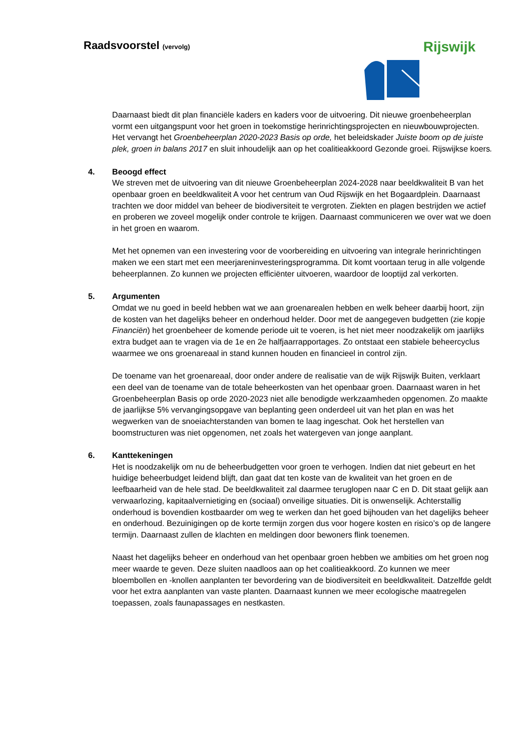Raadsvoorstel (vervolg) Rijswijk
Daarnaast biedt dit plan financiële kaders en kaders voor de uitvoering. Dit nieuwe groenbeheerplan vormt een uitgangspunt voor het groen in toekomstige herinrichtingsprojecten en nieuwbouwprojecten. Het vervangt het Groenbeheerplan 2020-2023 Basis op orde, het beleidskader Juiste boom op de juiste plek, groen in balans 2017 en sluit inhoudelijk aan op het coalitieakkoord Gezonde groei. Rijswijkse koers.
4.
Beoogd effect
We streven met de uitvoering van dit nieuwe Groenbeheerplan 2024-2028 naar beeldkwaliteit B van het openbaar groen en beeldkwaliteit A voor het centrum van Oud Rijswijk en het Bogaardplein. Daarnaast trachten we door middel van beheer de biodiversiteit te vergroten. Ziekten en plagen bestrijden we actief en proberen we zoveel mogelijk onder controle te krijgen. Daarnaast communiceren we over wat we doen in het groen en waarom.
Met het opnemen van een investering voor de voorbereiding en uitvoering van integrale herinrichtingen maken we een start met een meerjareninvesteringsprogramma. Dit komt voortaan terug in alle volgende beheerplannen. Zo kunnen we projecten efficiënter uitvoeren, waardoor de looptijd zal verkorten.
5.
Argumenten
Omdat we nu goed in beeld hebben wat we aan groenarealen hebben en welk beheer daarbij hoort, zijn de kosten van het dagelijks beheer en onderhoud helder. Door met de aangegeven budgetten (zie kopje Financiën) het groenbeheer de komende periode uit te voeren, is het niet meer noodzakelijk om jaarlijks extra budget aan te vragen via de 1e en 2e halfjaarrapportages. Zo ontstaat een stabiele beheercyclus waarmee we ons groenareaal in stand kunnen houden en financieel in control zijn.
De toename van het groenareaal, door onder andere de realisatie van de wijk Rijswijk Buiten, verklaart een deel van de toename van de totale beheerkosten van het openbaar groen. Daarnaast waren in het Groenbeheerplan Basis op orde 2020-2023 niet alle benodigde werkzaamheden opgenomen. Zo maakte de jaarlijkse 5% vervangingsopgave van beplanting geen onderdeel uit van het plan en was het wegwerken van de snoeiachterstanden van bomen te laag ingeschat. Ook het herstellen van boomstructuren was niet opgenomen, net zoals het watergeven van jonge aanplant.
6.
Kanttekeningen
Het is noodzakelijk om nu de beheerbudgetten voor groen te verhogen. Indien dat niet gebeurt en het huidige beheerbudget leidend blijft, dan gaat dat ten koste van de kwaliteit van het groen en de leefbaarheid van de hele stad. De beeldkwaliteit zal daarmee teruglopen naar C en D. Dit staat gelijk aan verwaarlozing, kapitaalvernietiging en (sociaal) onveilige situaties. Dit is onwenselijk. Achterstallig onderhoud is bovendien kostbaarder om weg te werken dan het goed bijhouden van het dagelijks beheer en onderhoud. Bezuinigingen op de korte termijn zorgen dus voor hogere kosten en risico’s op de langere termijn. Daarnaast zullen de klachten en meldingen door bewoners flink toenemen.
Naast het dagelijks beheer en onderhoud van het openbaar groen hebben we ambities om het groen nog meer waarde te geven. Deze sluiten naadloos aan op het coalitieakkoord. Zo kunnen we meer bloembollen en -knollen aanplanten ter bevordering van de biodiversiteit en beeldkwaliteit. Datzelfde geldt voor het extra aanplanten van vaste planten. Daarnaast kunnen we meer ecologische maatregelen toepassen, zoals faunapassages en nestkasten.